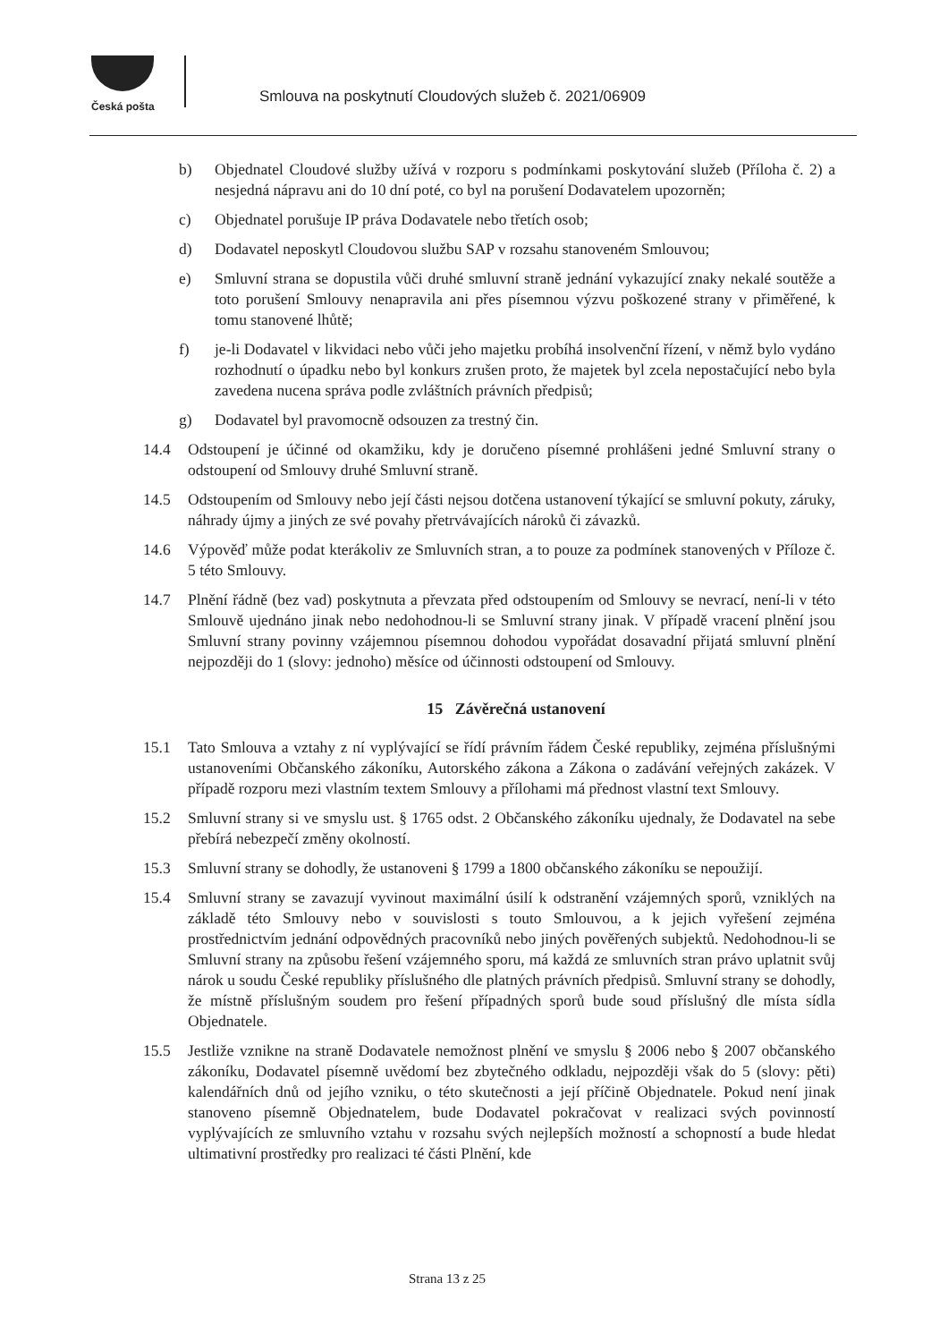Česká pošta
Smlouva na poskytnutí Cloudových služeb č. 2021/06909
b) Objednatel Cloudové služby užívá v rozporu s podmínkami poskytování služeb (Příloha č. 2) a nesjedná nápravu ani do 10 dní poté, co byl na porušení Dodavatelem upozorněn;
c) Objednatel porušuje IP práva Dodavatele nebo třetích osob;
d) Dodavatel neposkytl Cloudovou službu SAP v rozsahu stanoveném Smlouvou;
e) Smluvní strana se dopustila vůči druhé smluvní straně jednání vykazující znaky nekalé soutěže a toto porušení Smlouvy nenapravila ani přes písemnou výzvu poškozené strany v přiměřené, k tomu stanovené lhůtě;
f) je-li Dodavatel v likvidaci nebo vůči jeho majetku probíhá insolvenční řízení, v němž bylo vydáno rozhodnutí o úpadku nebo byl konkurs zrušen proto, že majetek byl zcela nepostačující nebo byla zavedena nucena správa podle zvláštních právních předpisů;
g) Dodavatel byl pravomocně odsouzen za trestný čin.
14.4 Odstoupení je účinné od okamžiku, kdy je doručeno písemné prohlášeni jedné Smluvní strany o odstoupení od Smlouvy druhé Smluvní straně.
14.5 Odstoupením od Smlouvy nebo její části nejsou dotčena ustanovení týkající se smluvní pokuty, záruky, náhrady újmy a jiných ze své povahy přetrvávajících nároků či závazků.
14.6 Výpověď může podat kterákoliv ze Smluvních stran, a to pouze za podmínek stanovených v Příloze č. 5 této Smlouvy.
14.7 Plnění řádně (bez vad) poskytnuta a převzata před odstoupením od Smlouvy se nevrací, není-li v této Smlouvě ujednáno jinak nebo nedohodnou-li se Smluvní strany jinak. V případě vracení plnění jsou Smluvní strany povinny vzájemnou písemnou dohodou vypořádat dosavadní přijatá smluvní plnění nejpozději do 1 (slovy: jednoho) měsíce od účinnosti odstoupení od Smlouvy.
15 Závěrečná ustanovení
15.1 Tato Smlouva a vztahy z ní vyplývající se řídí právním řádem České republiky, zejména příslušnými ustanoveními Občanského zákoníku, Autorského zákona a Zákona o zadávání veřejných zakázek. V případě rozporu mezi vlastním textem Smlouvy a přílohami má přednost vlastní text Smlouvy.
15.2 Smluvní strany si ve smyslu ust. § 1765 odst. 2 Občanského zákoníku ujednaly, že Dodavatel na sebe přebírá nebezpečí změny okolností.
15.3 Smluvní strany se dohodly, že ustanoveni § 1799 a 1800 občanského zákoníku se nepoužijí.
15.4 Smluvní strany se zavazují vyvinout maximální úsilí k odstranění vzájemných sporů, vzniklých na základě této Smlouvy nebo v souvislosti s touto Smlouvou, a k jejich vyřešení zejména prostřednictvím jednání odpovědných pracovníků nebo jiných pověřených subjektů. Nedohodnou-li se Smluvní strany na způsobu řešení vzájemného sporu, má každá ze smluvních stran právo uplatnit svůj nárok u soudu České republiky příslušného dle platných právních předpisů. Smluvní strany se dohodly, že místně příslušným soudem pro řešení případných sporů bude soud příslušný dle místa sídla Objednatele.
15.5 Jestliže vznikne na straně Dodavatele nemožnost plnění ve smyslu § 2006 nebo § 2007 občanského zákoníku, Dodavatel písemně uvědomí bez zbytečného odkladu, nejpozději však do 5 (slovy: pěti) kalendářních dnů od jejího vzniku, o této skutečnosti a její příčině Objednatele. Pokud není jinak stanoveno písemně Objednatelem, bude Dodavatel pokračovat v realizaci svých povinností vyplývajících ze smluvního vztahu v rozsahu svých nejlepších možností a schopností a bude hledat ultimativní prostředky pro realizaci té části Plnění, kde
Strana 13 z 25